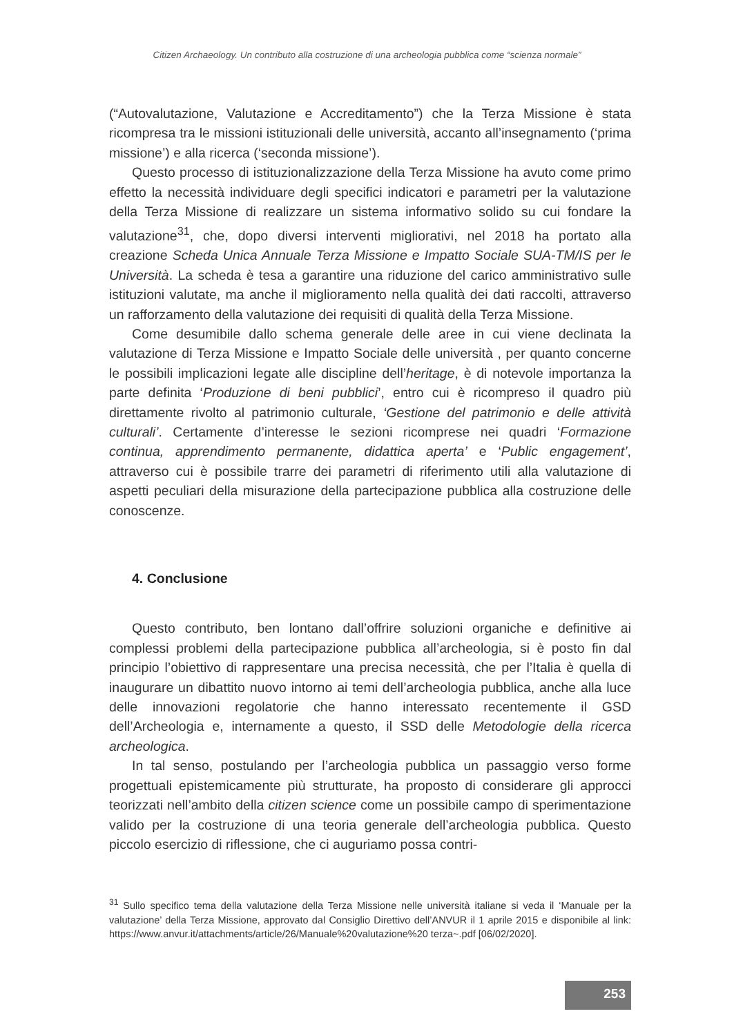Citizen Archaeology. Un contributo alla costruzione di una archeologia pubblica come “scienza normale”
(“Autovalutazione, Valutazione e Accreditamento”) che la Terza Missione è stata ricompresa tra le missioni istituzionali delle università, accanto all’insegnamento (‘prima missione’) e alla ricerca (‘seconda missione’).
Questo processo di istituzionalizzazione della Terza Missione ha avuto come primo effetto la necessità individuare degli specifici indicatori e parametri per la valutazione della Terza Missione di realizzare un sistema informativo solido su cui fondare la valutazione<sup>31</sup>, che, dopo diversi interventi migliorativi, nel 2018 ha portato alla creazione Scheda Unica Annuale Terza Missione e Impatto Sociale SUA-TM/IS per le Università. La scheda è tesa a garantire una riduzione del carico amministrativo sulle istituzioni valutate, ma anche il miglioramento nella qualità dei dati raccolti, attraverso un rafforzamento della valutazione dei requisiti di qualità della Terza Missione.
Come desumibile dallo schema generale delle aree in cui viene declinata la valutazione di Terza Missione e Impatto Sociale delle università , per quanto concerne le possibili implicazioni legate alle discipline dell’heritage, è di notevole importanza la parte definita ‘Produzione di beni pubblici’, entro cui è ricompreso il quadro più direttamente rivolto al patrimonio culturale, ‘Gestione del patrimonio e delle attività culturali’. Certamente d’interesse le sezioni ricomprese nei quadri ‘Formazione continua, apprendimento permanente, didattica aperta’ e ‘Public engagement’, attraverso cui è possibile trarre dei parametri di riferimento utili alla valutazione di aspetti peculiari della misurazione della partecipazione pubblica alla costruzione delle conoscenze.
4. Conclusione
Questo contributo, ben lontano dall’offrire soluzioni organiche e definitive ai complessi problemi della partecipazione pubblica all’archeologia, si è posto fin dal principio l’obiettivo di rappresentare una precisa necessità, che per l’Italia è quella di inaugurare un dibattito nuovo intorno ai temi dell’archeologia pubblica, anche alla luce delle innovazioni regolatorie che hanno interessato recentemente il GSD dell’Archeologia e, internamente a questo, il SSD delle Metodologie della ricerca archeologica.
In tal senso, postulando per l’archeologia pubblica un passaggio verso forme progettuali epistemicamente più strutturate, ha proposto di considerare gli approcci teorizzati nell’ambito della citizen science come un possibile campo di sperimentazione valido per la costruzione di una teoria generale dell’archeologia pubblica. Questo piccolo esercizio di riflessione, che ci auguriamo possa contri-
<sup>31</sup> Sullo specifico tema della valutazione della Terza Missione nelle università italiane si veda il ‘Manuale per la valutazione’ della Terza Missione, approvato dal Consiglio Direttivo dell’ANVUR il 1 aprile 2015 e disponibile al link: https://www.anvur.it/attachments/article/26/Manuale%20valutazione%20 terza~.pdf [06/02/2020].
253